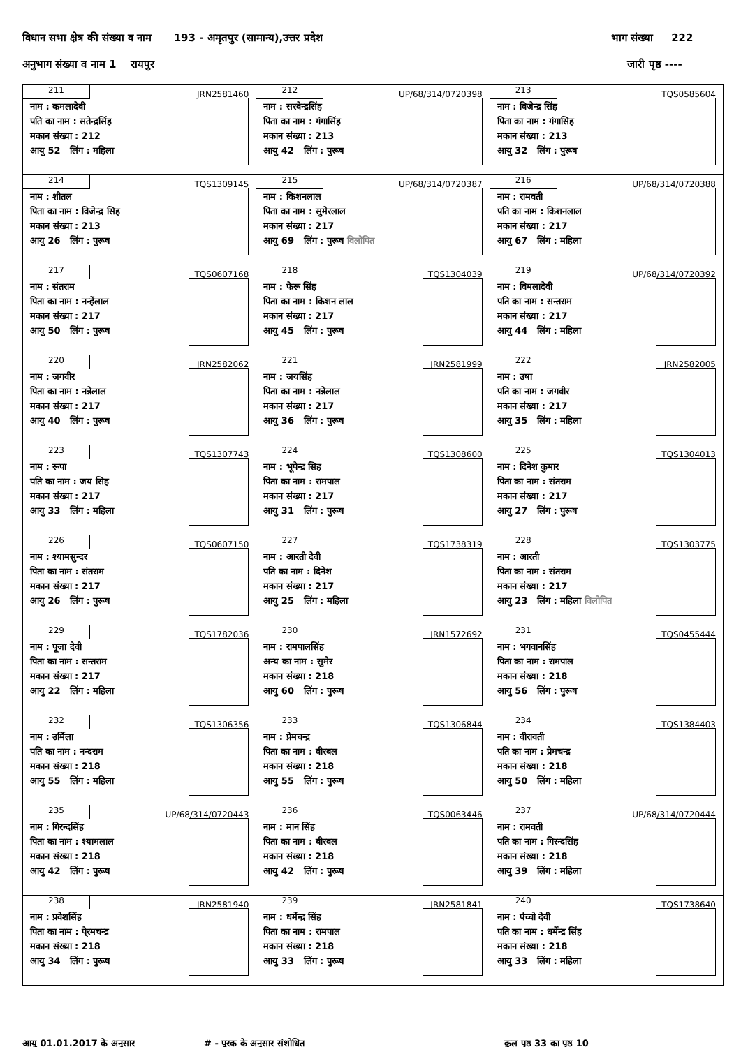विधान सभा क्षेत्र की संख्या व नाम 193 - अमृतपुर (सामान्य),उत्तर प्रदेश भाग संख्या 222
अनुभाग संख्या व नाम 1 रायपुर जारी पृष्ठ ----
| 211 JRN2581460 नाम : कमलादेवी पति का नाम : सतेन्द्रसिंह मकान संख्या : 212 आयु 52 लिंग : महिला | 212 UP/68/314/0720398 नाम : सरवेन्द्रसिंह पिता का नाम : गंगासिंह मकान संख्या : 213 आयु 42 लिंग : पुरूष | 213 TQS0585604 नाम : विजेन्द्र सिंह पिता का नाम : गंगासिह मकान संख्या : 213 आयु 32 लिंग : पुरूष |
| 214 TQS1309145 नाम : शीतल पिता का नाम : विजेन्द्र सिह मकान संख्या : 213 आयु 26 लिंग : पुरूष | 215 UP/68/314/0720387 नाम : किशनलाल पिता का नाम : सुमेरलाल मकान संख्या : 217 आयु 69 लिंग : पुरूष विलोपित | 216 UP/68/314/0720388 नाम : रामवती पति का नाम : किशनलाल मकान संख्या : 217 आयु 67 लिंग : महिला |
| 217 TQS0607168 नाम : संतराम पिता का नाम : नन्हेंलाल मकान संख्या : 217 आयु 50 लिंग : पुरूष | 218 TQS1304039 नाम : फेरू सिंह पिता का नाम : किशन लाल मकान संख्या : 217 आयु 45 लिंग : पुरूष | 219 UP/68/314/0720392 नाम : विमलादेवी पति का नाम : सन्तराम मकान संख्या : 217 आयु 44 लिंग : महिला |
| 220 JRN2582062 नाम : जगवीर पिता का नाम : नन्नेलाल मकान संख्या : 217 आयु 40 लिंग : पुरूष | 221 JRN2581999 नाम : जयसिंह पिता का नाम : नन्नेलाल मकान संख्या : 217 आयु 36 लिंग : पुरूष | 222 JRN2582005 नाम : उषा पति का नाम : जगवीर मकान संख्या : 217 आयु 35 लिंग : महिला |
| 223 TQS1307743 नाम : रूपा पति का नाम : जय सिह मकान संख्या : 217 आयु 33 लिंग : महिला | 224 TQS1308600 नाम : भूपेन्द्र सिह पिता का नाम : रामपाल मकान संख्या : 217 आयु 31 लिंग : पुरूष | 225 TQS1304013 नाम : दिनेश कुमार पिता का नाम : संतराम मकान संख्या : 217 आयु 27 लिंग : पुरूष |
| 226 TQS0607150 नाम : श्यामसुन्दर पिता का नाम : संतराम मकान संख्या : 217 आयु 26 लिंग : पुरूष | 227 TQS1738319 नाम : आरती देवी पति का नाम : दिनेश मकान संख्या : 217 आयु 25 लिंग : महिला | 228 TQS1303775 नाम : आरती पिता का नाम : संतराम मकान संख्या : 217 आयु 23 लिंग : महिला विलोपित |
| 229 TQS1782036 नाम : पूजा देवी पिता का नाम : सन्तराम मकान संख्या : 217 आयु 22 लिंग : महिला | 230 JRN1572692 नाम : रामपालसिंह अन्य का नाम : सुमेर मकान संख्या : 218 आयु 60 लिंग : पुरूष | 231 TQS0455444 नाम : भगवानसिंह पिता का नाम : रामपाल मकान संख्या : 218 आयु 56 लिंग : पुरूष |
| 232 TQS1306356 नाम : उर्मिला पति का नाम : नन्दराम मकान संख्या : 218 आयु 55 लिंग : महिला | 233 TQS1306844 नाम : प्रेमचन्द्र पिता का नाम : वीरबल मकान संख्या : 218 आयु 55 लिंग : पुरूष | 234 TQS1384403 नाम : वीरावती पति का नाम : प्रेमचन्द्र मकान संख्या : 218 आयु 50 लिंग : महिला |
| 235 UP/68/314/0720443 नाम : गिरन्दसिंह पिता का नाम : श्यामलाल मकान संख्या : 218 आयु 42 लिंग : पुरूष | 236 TQS0063446 नाम : मान सिंह पिता का नाम : बीरवल मकान संख्या : 218 आयु 42 लिंग : पुरूष | 237 UP/68/314/0720444 नाम : रामवती पति का नाम : गिरन्दसिंह मकान संख्या : 218 आयु 39 लिंग : महिला |
| 238 JRN2581940 नाम : प्रवेशसिंह पिता का नाम : पे्रमचन्द्र मकान संख्या : 218 आयु 34 लिंग : पुरूष | 239 JRN2581841 नाम : धर्मेन्द्र सिंह पिता का नाम : रामपाल मकान संख्या : 218 आयु 33 लिंग : पुरूष | 240 TQS1738640 नाम : पंच्चो देवी पति का नाम : धर्मेन्द्र सिंह मकान संख्या : 218 आयु 33 लिंग : महिला |
आयु 01.01.2017 के अनुसार # - पूरक के अनुसार संशोधित कुल पृष्ठ 33 का पृष्ठ 10